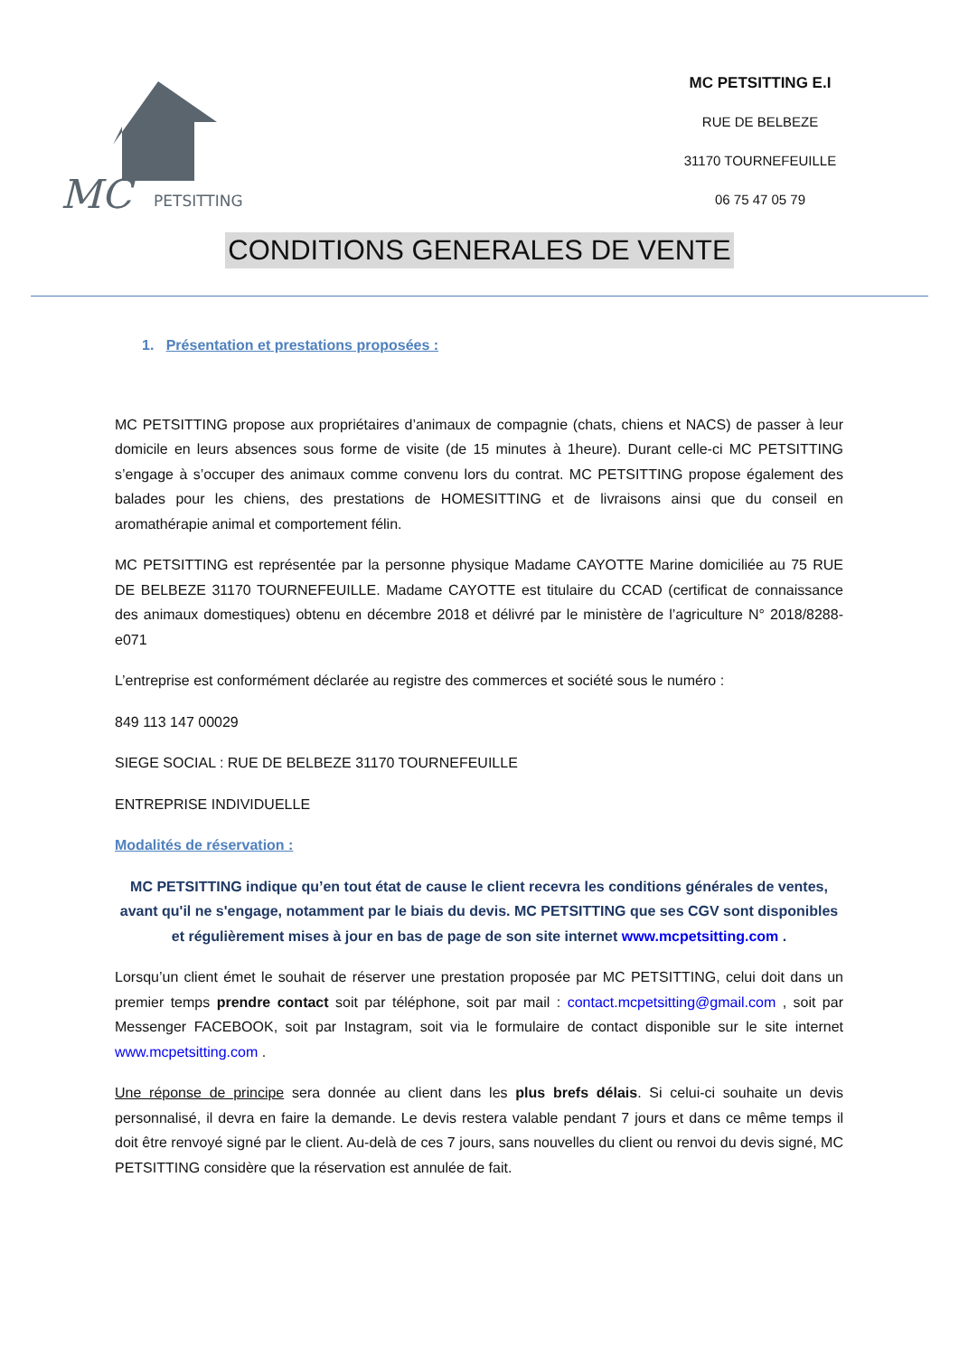MC
PETSITTING
MC PETSITTING E.I
RUE DE BELBEZE
31170 TOURNEFEUILLE
06 75 47 05 79
CONDITIONS GENERALES DE VENTE
1. Présentation et prestations proposées :
MC PETSITTING propose aux propriétaires d’animaux de compagnie (chats, chiens et NACS) de passer à leur domicile en leurs absences sous forme de visite (de 15 minutes à 1heure). Durant celle-ci MC PETSITTING s’engage à s’occuper des animaux comme convenu lors du contrat. MC PETSITTING propose également des balades pour les chiens, des prestations de HOMESITTING et de livraisons ainsi que du conseil en aromathérapie animal et comportement félin.
MC PETSITTING est représentée par la personne physique Madame CAYOTTE Marine domiciliée au 75 RUE DE BELBEZE 31170 TOURNEFEUILLE. Madame CAYOTTE est titulaire du CCAD (certificat de connaissance des animaux domestiques) obtenu en décembre 2018 et délivré par le ministère de l’agriculture N° 2018/8288-e071
L’entreprise est conformément déclarée au registre des commerces et société sous le numéro :
849 113 147 00029
SIEGE SOCIAL : RUE DE BELBEZE 31170 TOURNEFEUILLE
ENTREPRISE INDIVIDUELLE
Modalités de réservation :
MC PETSITTING indique qu’en tout état de cause le client recevra les conditions générales de ventes, avant qu'il ne s'engage, notamment par le biais du devis. MC PETSITTING que ses CGV sont disponibles et régulièrement mises à jour en bas de page de son site internet www.mcpetsitting.com .
Lorsqu’un client émet le souhait de réserver une prestation proposée par MC PETSITTING, celui doit dans un premier temps prendre contact soit par téléphone, soit par mail : contact.mcpetsitting@gmail.com , soit par Messenger FACEBOOK, soit par Instagram, soit via le formulaire de contact disponible sur le site internet www.mcpetsitting.com .
Une réponse de principe sera donnée au client dans les plus brefs délais. Si celui-ci souhaite un devis personnalisé, il devra en faire la demande. Le devis restera valable pendant 7 jours et dans ce même temps il doit être renvoyé signé par le client. Au-delà de ces 7 jours, sans nouvelles du client ou renvoi du devis signé, MC PETSITTING considère que la réservation est annulée de fait.